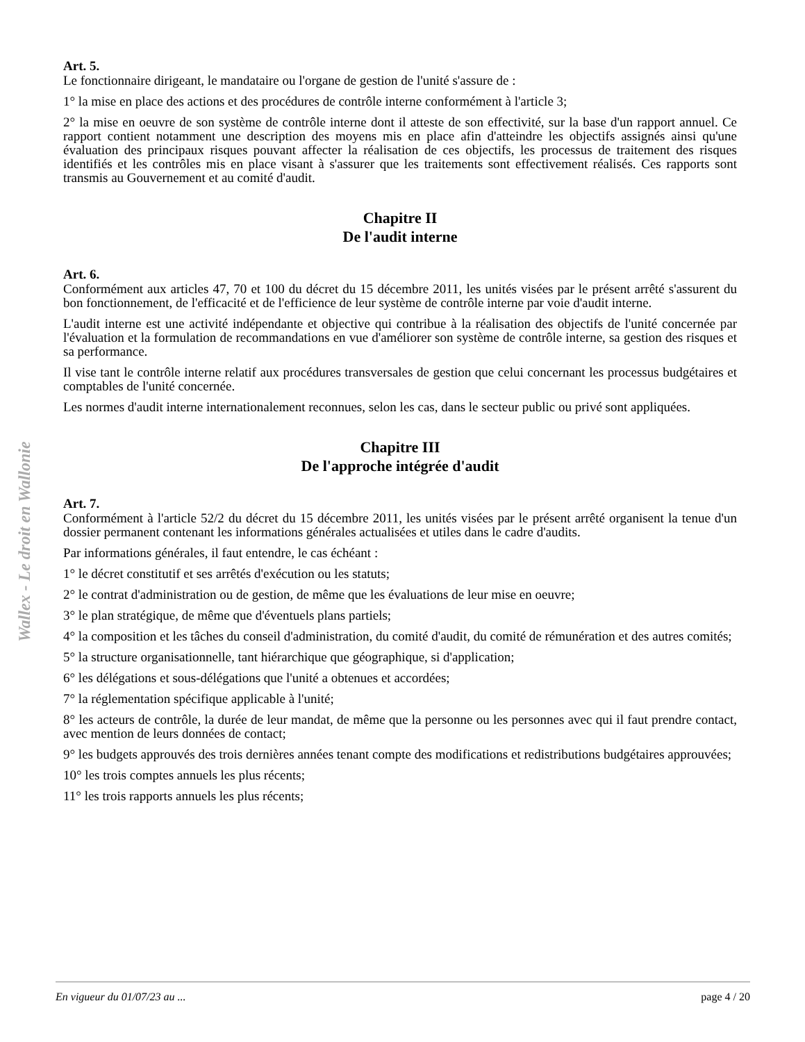Wallex - Le droit en Wallonie
Art. 5.
Le fonctionnaire dirigeant, le mandataire ou l'organe de gestion de l'unité s'assure de :
1° la mise en place des actions et des procédures de contrôle interne conformément à l'article 3;
2° la mise en oeuvre de son système de contrôle interne dont il atteste de son effectivité, sur la base d'un rapport annuel. Ce rapport contient notamment une description des moyens mis en place afin d'atteindre les objectifs assignés ainsi qu'une évaluation des principaux risques pouvant affecter la réalisation de ces objectifs, les processus de traitement des risques identifiés et les contrôles mis en place visant à s'assurer que les traitements sont effectivement réalisés. Ces rapports sont transmis au Gouvernement et au comité d'audit.
Chapitre II
De l'audit interne
Art. 6.
Conformément aux articles 47, 70 et 100 du décret du 15 décembre 2011, les unités visées par le présent arrêté s'assurent du bon fonctionnement, de l'efficacité et de l'efficience de leur système de contrôle interne par voie d'audit interne.
L'audit interne est une activité indépendante et objective qui contribue à la réalisation des objectifs de l'unité concernée par l'évaluation et la formulation de recommandations en vue d'améliorer son système de contrôle interne, sa gestion des risques et sa performance.
Il vise tant le contrôle interne relatif aux procédures transversales de gestion que celui concernant les processus budgétaires et comptables de l'unité concernée.
Les normes d'audit interne internationalement reconnues, selon les cas, dans le secteur public ou privé sont appliquées.
Chapitre III
De l'approche intégrée d'audit
Art. 7.
Conformément à l'article 52/2 du décret du 15 décembre 2011, les unités visées par le présent arrêté organisent la tenue d'un dossier permanent contenant les informations générales actualisées et utiles dans le cadre d'audits.
Par informations générales, il faut entendre, le cas échéant :
1° le décret constitutif et ses arrêtés d'exécution ou les statuts;
2° le contrat d'administration ou de gestion, de même que les évaluations de leur mise en oeuvre;
3° le plan stratégique, de même que d'éventuels plans partiels;
4° la composition et les tâches du conseil d'administration, du comité d'audit, du comité de rémunération et des autres comités;
5° la structure organisationnelle, tant hiérarchique que géographique, si d'application;
6° les délégations et sous-délégations que l'unité a obtenues et accordées;
7° la réglementation spécifique applicable à l'unité;
8° les acteurs de contrôle, la durée de leur mandat, de même que la personne ou les personnes avec qui il faut prendre contact, avec mention de leurs données de contact;
9° les budgets approuvés des trois dernières années tenant compte des modifications et redistributions budgétaires approuvées;
10° les trois comptes annuels les plus récents;
11° les trois rapports annuels les plus récents;
En vigueur du 01/07/23 au ... page 4 / 20